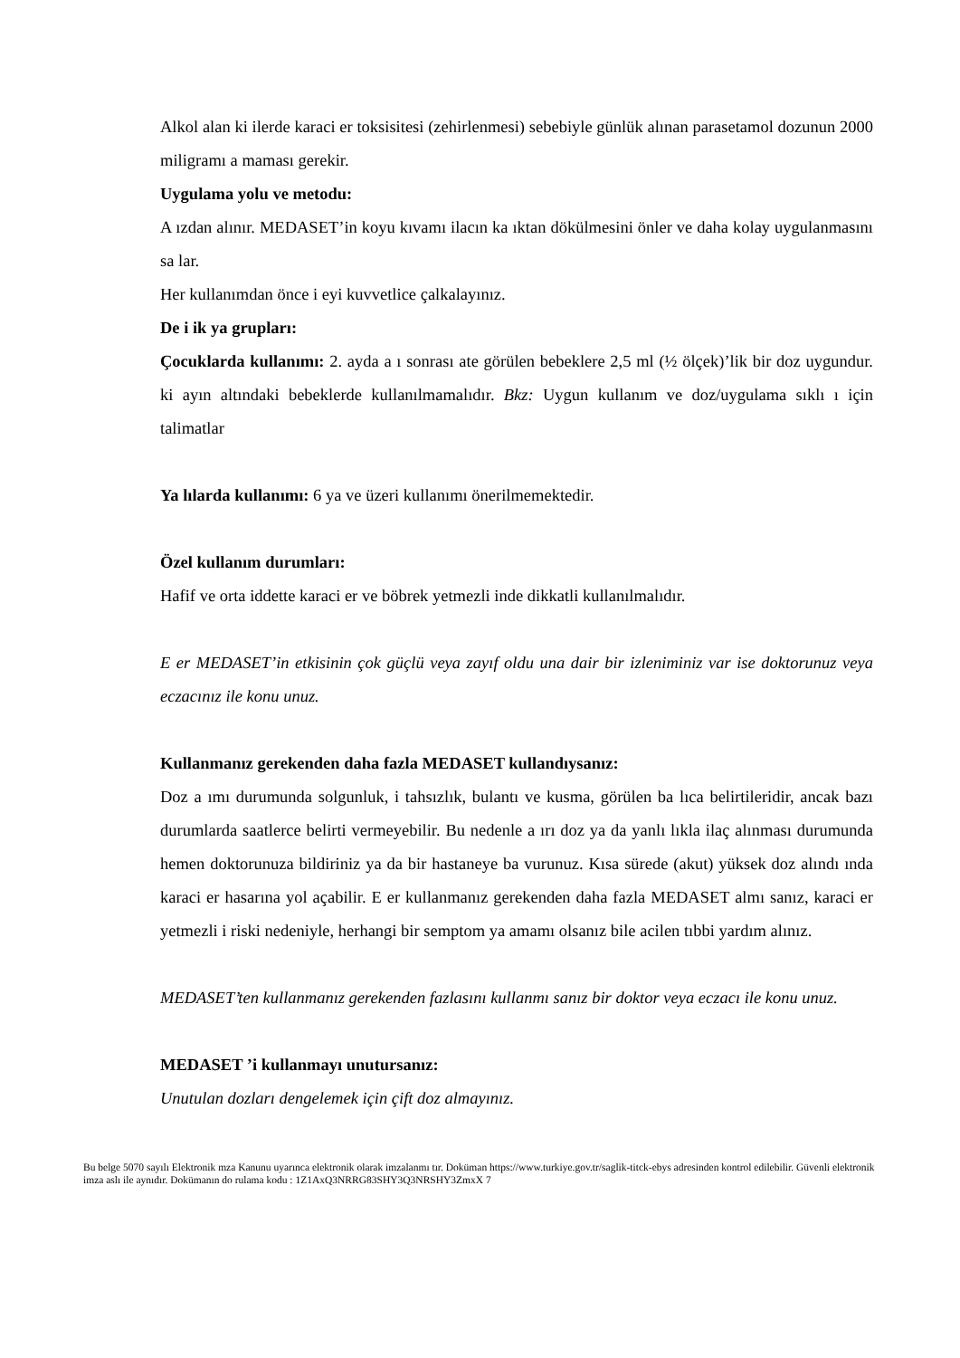Alkol alan ki ilerde karaci er toksisitesi (zehirlenmesi) sebebiyle günlük alınan parasetamol dozunun 2000 miligramı a maması gerekir.
Uygulama yolu ve metodu:
A ızdan alınır. MEDASET’in koyu kıvamı ilacın ka ıktan dökülmesini önler ve daha kolay uygulanmasını sa lar.
Her kullanımdan önce i eyi kuvvetlice çalkalayınız.
De i ik ya grupları:
Çocuklarda kullanımı: 2. ayda a ı sonrası ate görülen bebeklere 2,5 ml (½ ölçek)’lik bir doz uygundur. ki ayın altındaki bebeklerde kullanılmamalıdır. Bkz: Uygun kullanım ve doz/uygulama sıklı ı için talimatlar
Ya lılarda kullanımı: 6 ya ve üzeri kullanımı önerilmemektedir.
Özel kullanım durumları:
Hafif ve orta iddette karaci er ve böbrek yetmezli inde dikkatli kullanılmalıdır.
E er MEDASET’in etkisinin çok güçlü veya zayıf oldu una dair bir izleniminiz var ise doktorunuz veya eczacınız ile konu unuz.
Kullanmanız gerekenden daha fazla MEDASET kullandıysanız:
Doz a ımı durumunda solgunluk, i tahsızlık, bulantı ve kusma, görülen ba lıca belirtileridir, ancak bazı durumlarda saatlerce belirti vermeyebilir. Bu nedenle a ırı doz ya da yanlı lıkla ilaç alınması durumunda hemen doktorunuza bildiriniz ya da bir hastaneye ba vurunuz. Kısa sürede (akut) yüksek doz alındı ında karaci er hasarına yol açabilir. E er kullanmanız gerekenden daha fazla MEDASET almı sanız, karaci er yetmezli i riski nedeniyle, herhangi bir semptom ya amamı olsanız bile acilen tıbbi yardım alınız.
MEDASET’ten kullanmanız gerekenden fazlasını kullanmı sanız bir doktor veya eczacı ile konu unuz.
MEDASET ’i kullanmayı unutursanız:
Unutulan dozları dengelemek için çift doz almayınız.
Bu belge 5070 sayılı Elektronik mza Kanunu uyarınca elektronik olarak imzalanmı tır. Doküman https://www.turkiye.gov.tr/saglik-titck-ebys adresinden kontrol edilebilir. Güvenli elektronik imza aslı ile aynıdır. Dokümanın do rulama kodu : 1Z1AxQ3NRRG83SHY3Q3NRSHY3ZmxX 7